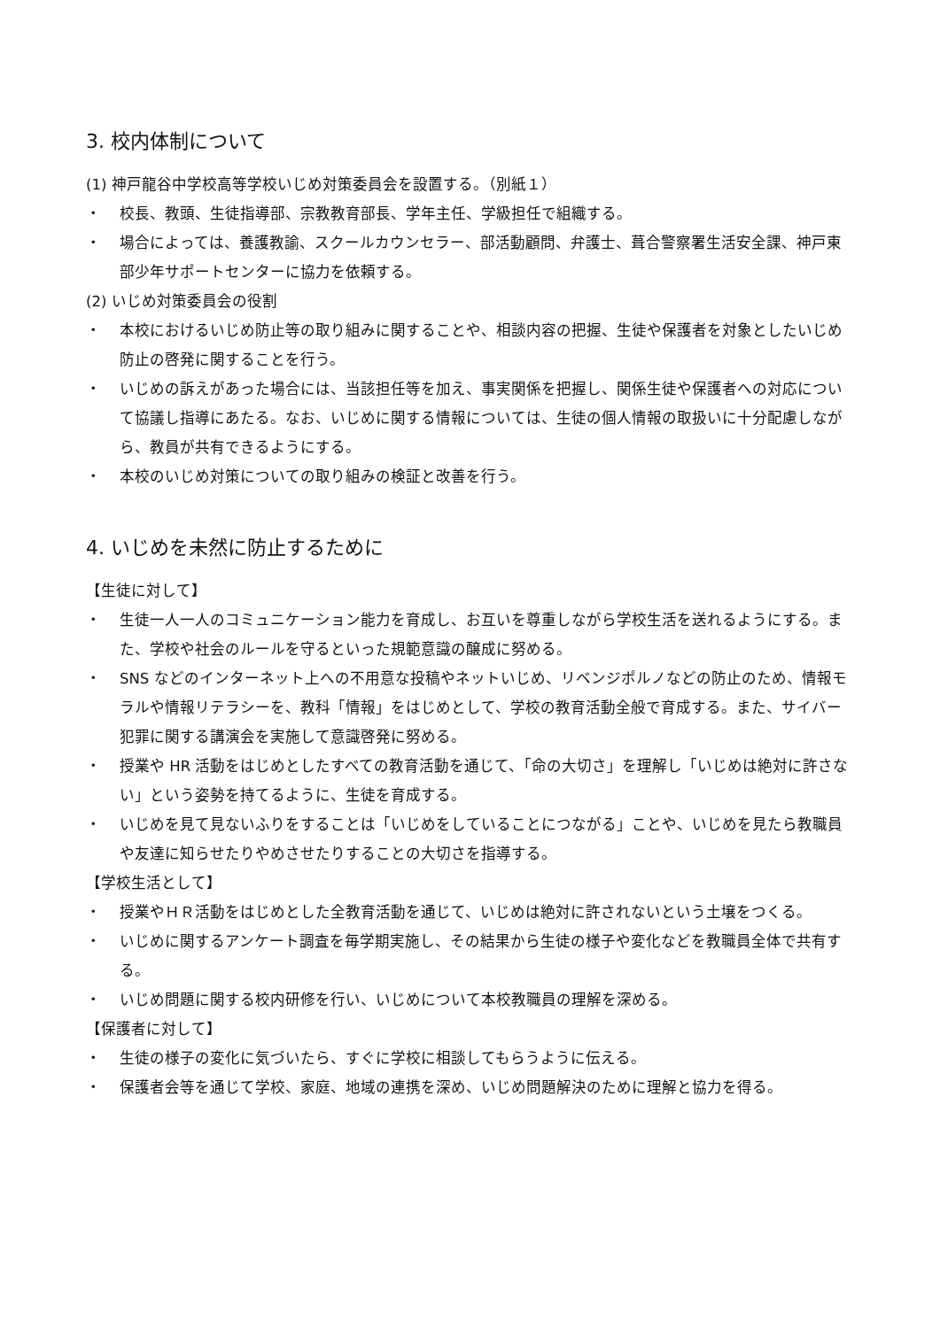3. 校内体制について
(1) 神戸龍谷中学校高等学校いじめ対策委員会を設置する。（別紙１）
・ 校長、教頭、生徒指導部、宗教教育部長、学年主任、学級担任で組織する。
・ 場合によっては、養護教諭、スクールカウンセラー、部活動顧問、弁護士、葺合警察署生活安全課、神戸東部少年サポートセンターに協力を依頼する。
(2) いじめ対策委員会の役割
・ 本校におけるいじめ防止等の取り組みに関することや、相談内容の把握、生徒や保護者を対象としたいじめ防止の啓発に関することを行う。
・ いじめの訴えがあった場合には、当該担任等を加え、事実関係を把握し、関係生徒や保護者への対応について協議し指導にあたる。なお、いじめに関する情報については、生徒の個人情報の取扱いに十分配慮しながら、教員が共有できるようにする。
・ 本校のいじめ対策についての取り組みの検証と改善を行う。
4. いじめを未然に防止するために
【生徒に対して】
・ 生徒一人一人のコミュニケーション能力を育成し、お互いを尊重しながら学校生活を送れるようにする。また、学校や社会のルールを守るといった規範意識の醸成に努める。
・ SNS などのインターネット上への不用意な投稿やネットいじめ、リベンジポルノなどの防止のため、情報モラルや情報リテラシーを、教科「情報」をはじめとして、学校の教育活動全般で育成する。また、サイバー犯罪に関する講演会を実施して意識啓発に努める。
・ 授業や HR 活動をはじめとしたすべての教育活動を通じて、「命の大切さ」を理解し「いじめは絶対に許さない」という姿勢を持てるように、生徒を育成する。
・ いじめを見て見ないふりをすることは「いじめをしていることにつながる」ことや、いじめを見たら教職員や友達に知らせたりやめさせたりすることの大切さを指導する。
【学校生活として】
・ 授業やＨＲ活動をはじめとした全教育活動を通じて、いじめは絶対に許されないという土壌をつくる。
・ いじめに関するアンケート調査を毎学期実施し、その結果から生徒の様子や変化などを教職員全体で共有する。
・ いじめ問題に関する校内研修を行い、いじめについて本校教職員の理解を深める。
【保護者に対して】
・ 生徒の様子の変化に気づいたら、すぐに学校に相談してもらうように伝える。
・ 保護者会等を通じて学校、家庭、地域の連携を深め、いじめ問題解決のために理解と協力を得る。